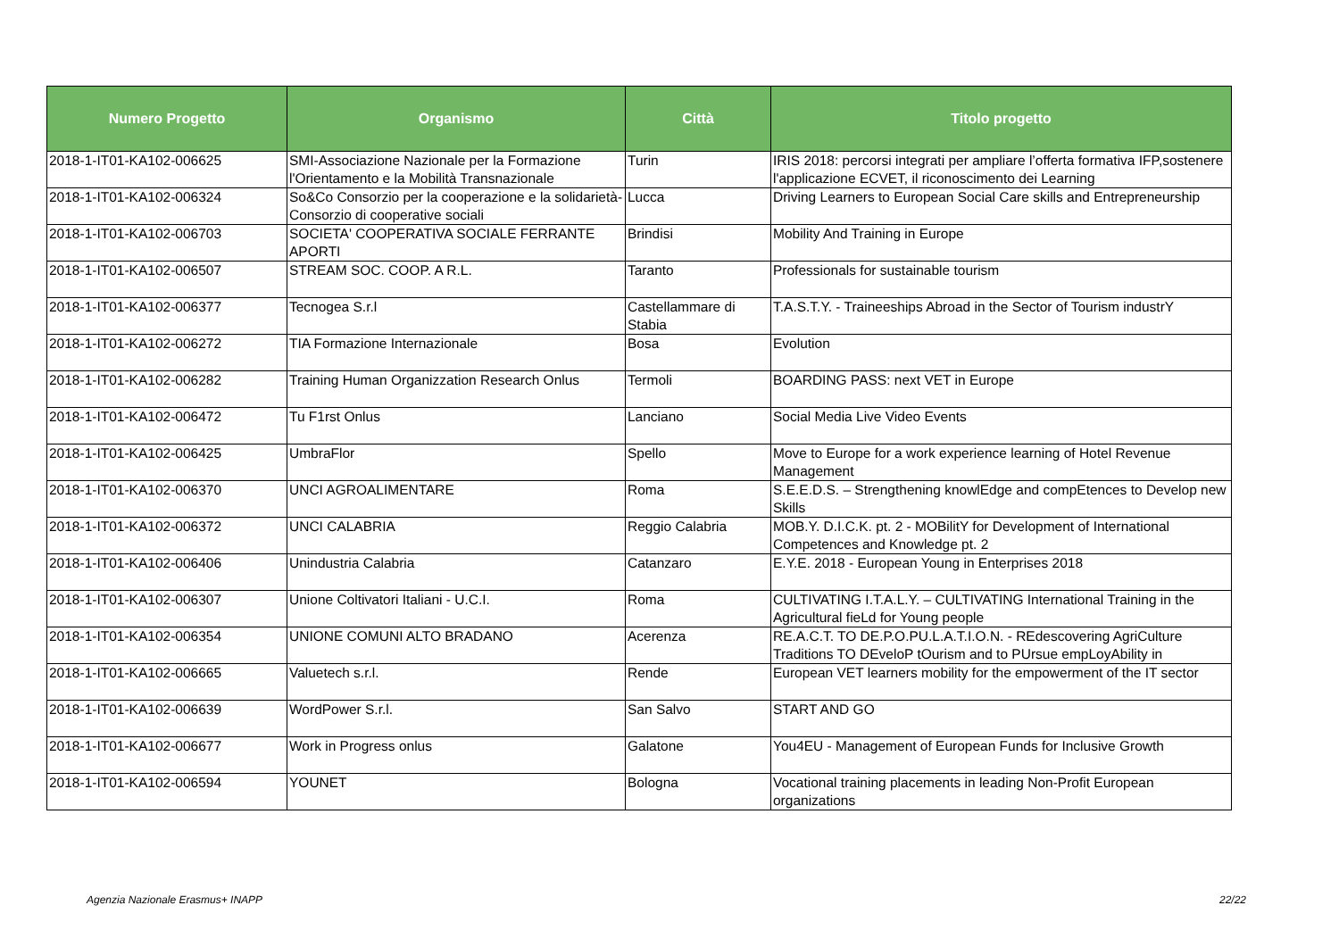| Numero Progetto | Organismo | Città | Titolo progetto |
| --- | --- | --- | --- |
| 2018-1-IT01-KA102-006625 | SMI-Associazione Nazionale per la Formazione l'Orientamento e la Mobilità Transnazionale | Turin | IRIS 2018: percorsi integrati per ampliare l’offerta formativa IFP,sostenere l'applicazione ECVET, il riconoscimento dei Learning |
| 2018-1-IT01-KA102-006324 | So&Co Consorzio per la cooperazione e la solidarietà-Consorzio di cooperative sociali | Lucca | Driving Learners to European Social Care skills and Entrepreneurship |
| 2018-1-IT01-KA102-006703 | SOCIETA' COOPERATIVA SOCIALE FERRANTE APORTI | Brindisi | Mobility And Training in Europe |
| 2018-1-IT01-KA102-006507 | STREAM SOC. COOP. A R.L. | Taranto | Professionals for sustainable tourism |
| 2018-1-IT01-KA102-006377 | Tecnogea S.r.l | Castellammare di Stabia | T.A.S.T.Y. - Traineeships Abroad in the Sector of Tourism industrY |
| 2018-1-IT01-KA102-006272 | TIA Formazione Internazionale | Bosa | Evolution |
| 2018-1-IT01-KA102-006282 | Training Human Organizzation Research Onlus | Termoli | BOARDING PASS: next VET in Europe |
| 2018-1-IT01-KA102-006472 | Tu F1rst Onlus | Lanciano | Social Media Live Video Events |
| 2018-1-IT01-KA102-006425 | UmbraFlor | Spello | Move to Europe for a work experience learning of Hotel Revenue Management |
| 2018-1-IT01-KA102-006370 | UNCI AGROALIMENTARE | Roma | S.E.E.D.S. – Strengthening knowlEdge and compEtences to Develop new Skills |
| 2018-1-IT01-KA102-006372 | UNCI CALABRIA | Reggio Calabria | MOB.Y. D.I.C.K. pt. 2 - MOBilitY for Development of International Competences and Knowledge pt. 2 |
| 2018-1-IT01-KA102-006406 | Unindustria Calabria | Catanzaro | E.Y.E. 2018 - European Young in Enterprises 2018 |
| 2018-1-IT01-KA102-006307 | Unione Coltivatori Italiani - U.C.I. | Roma | CULTIVATING I.T.A.L.Y. – CULTIVATING International Training in the Agricultural fieLd for Young people |
| 2018-1-IT01-KA102-006354 | UNIONE COMUNI ALTO BRADANO | Acerenza | RE.A.C.T. TO DE.P.O.PU.L.A.T.I.O.N. - REdescovering AgriCulture Traditions TO DEveloP tOurism and to PUrsue empLoyAbility in |
| 2018-1-IT01-KA102-006665 | Valuetech s.r.l. | Rende | European VET learners mobility for the empowerment of the IT sector |
| 2018-1-IT01-KA102-006639 | WordPower S.r.l. | San Salvo | START AND GO |
| 2018-1-IT01-KA102-006677 | Work in Progress onlus | Galatone | You4EU - Management of European Funds for Inclusive Growth |
| 2018-1-IT01-KA102-006594 | YOUNET | Bologna | Vocational training placements in leading Non-Profit European organizations |
Agenzia Nazionale Erasmus+ INAPP
22/22